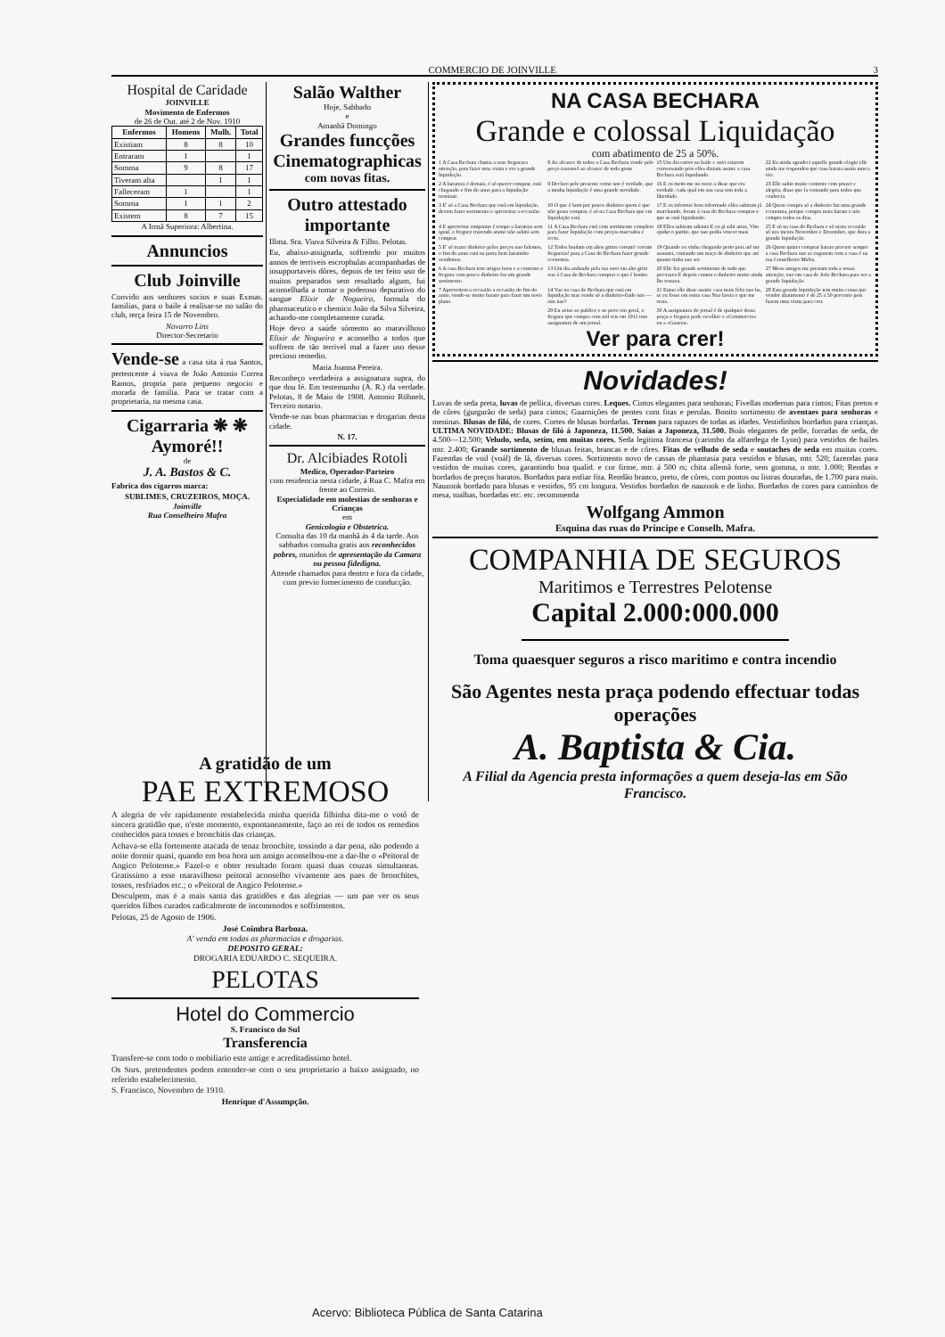COMMERCIO DE JOINVILLE 3
Hospital de Caridade
JOINVILLE
Movimento de Enfermos
de 26 de Out. até 2 de Nov. 1910
| Enfermos | Homens | Mulh. | Total |
| --- | --- | --- | --- |
| Existiam | 8 | 8 | 10 |
| Entraram | 1 | | 1 |
| Somma | 9 | 8 | 17 |
| Tiveram alta | | 1 | 1 |
| Falleceram | 1 | | 1 |
| Somma | 1 | 1 | 2 |
| Existem | 8 | 7 | 15 |
A Irmã Superiora: Albertina.
Annuncios
Club Joinville
Convido aos senhores socios e suas Exmas. familias, para o baile á realisar-se no salão do club, terça feira 15 de Novembro.
Navarro Lins
Director-Secretario
Vende-se a casa sita á rua Santos, pertencente á viuva de João Antonio Correa Ramos, propria para pequeno negocio e morada de familia. Para se tratar com a proprietaria, na mesma casa.
Cigarraria ❋ ❋ Aymoré!!
de
J. A. Bastos & C.
Fabrica dos cigarros marca:
SUBLIMES, CRUZEIROS, MOÇA.
Joinville
Rua Conselheiro Mafra
Salão Walther
Hoje, Sabbado
e
Amanhã Domingo
Grandes funcções Cinematographicas
com novas fitas.
Outro attestado importante
Illma. Sra. Viuva Silveira & Filho. Pelotas.
Eu, abaixo-assignada, soffrendo por muitos annos de terriveis escrophulas acompanhadas de insupportaveis dôres, depois de ter feito uso de muitos preparados sem resultado algum, fui aconselhada a tomar o poderoso depurativo do sangue Elixir de Nogueira, formula do pharmaceutico e chemico João da Silva Silveira, achando-me completamente curada.
Hoje devo a saúde sómento ao maravilhoso Elixir de Nogueira e aconselho a todos que soffrem de tão terrivel mal a fazer uso desse precioso remedio.
Maria Joanna Pereira.
Reconheço verdadeira a assignatura supra, do que dou fé. Em testemunho (A. R.) da verdade. Pelotas, 8 de Maio de 1908. Antonio Röhnelt, Terceiro notario.
Vende-se nas boas pharmacias e drogarias desta cidade.
N. 17.
Dr. Alcibiades Rotoli
Medico, Operador-Parteiro
com residencia nesta cidade, á Rua C. Mafra em frente ao Correio.
Especialidade em molestias de senhoras e Crianças
em
Genicologia e Obstetrica.
Consulta das 10 da manhã ás 4 da tarde. Aos sabbados consulta gratis aos reconhecidos pobres, munidos de apresentação da Camara ou pessoa fidedigna.
Attende chamados para dentro e fora da cidade, com previo fornecimento de conducção.
NA CASA BECHARA
Grande e colossal Liquidação
com abatimento de 25 a 50%.
1 A Casa Bechara chama a seus freguezes attenção, para fazer uma visita e ver a grande liquidação.
8 Ao alcance de todos a Casa Bechara vende pelo preço razoavel ao alcance de toda gente
15 Um dia estive no baile e ouvi estarem conversando pois elles diziam assim: a casa Bechara está liquidando.
22 Eu ainda agradeci aquelle grande elogio elle ainda me respondeu que casa barata assim nunca vio.
2 A barateza é demais, é só querer comprar, está chegando o fim do anno para a liquidação terminar.
9 Declaro pelo presente como isto é verdade, que a minha liquidação é uma grande novidade.
16 E eu metti-me no meio a disse que era verdade, cada qual em sua casa tem toda a liberdade.
23 Elle sahio muito contente com prazer e alegria, disse que la contando para todos que conhecia.
3 E' só a Casa Bechara que está em liquidação, devem fazer sortimento e aproveitar a occasião.
10 O que é bom por pouco dinheiro quem é que não gosta comprar, é só na Casa Bechara que em liquidação está.
17 E eu informei bem informado elles sahiram já marchando, foram á casa do Bechara comprar o que se está liquidando.
24 Quem compra só a dinheiro faz uma grande economia, porque compra mais barato e não compra todos os dias.
4 E aproveitar emquanto é tempo a barateza sem igual, o freguez trazendo arame não sahirá sem comprar.
11 A Casa Bechara está com sortimento completo para fazer liquidação com preços marcados e recto.
18 Elles sahiram adiante E eu já sahi atraz, Vim ajudar o patrão, que nao podia vencer mais
25 E só na casa do Bechara e só nesta occasião só nos mezes Novembro e Dezembro, que dura a grande liquidação.
5 E' só trazer dinheiro pelos preços nao falemos, o fim do anno está na porta bem baratinho vendemos.
12 Todos bradam em altos gritos corram! corram freguezia! para a Casa do Bechara fazer grande economia.
19 Quando eu vinha chegando perto pois até me assustei, contando um maço de dinheiro que até quanto tinha nao sei.
26 Quem quizer comprar barato procure sempre a casa Bechara nao se enganem com a casa é na rua Conselheiro Mafra.
6 A casa Bechara tem artigos bons e a contento o freguez com pouco dinheiro faz um grande sortimento.
13 Um dia andando pela rua ouvi em alto grito vao á Casa do Bechara comprar o que é bonito.
20 Elle fez grande sortimento de tudo que precisava E depois contou o dinheiro muito ainda lhe restava.
27 Meus amigos me prestam toda a vossa attenção, vao em casa de João Bechara para ver a grande liquidação.
7 Aproveitem a occasião a occasião do fim do anno, vende-se muito barato para fazer um novo plano.
14 Vao na casa do Bechara que está em liquidação mas vende só a dinheiro-fiado isto — sim nao?
21 Entao elle disse assim: casa mais feliz nao ha, se eu fosse em outra casa Nao havia o que me resta.
28 Esta grande liquidação tem muita cousa que vender abatimento é de 25 a 50 percento pois fazem uma visita para crer.
29 Eu aviso ao publico e ao povo em geral, o freguez que compra com mil reis em 1911 tem assignatura de um jornal.
30 A assignatura do jornal é de qualquer desta praça o freguez pode escolher o «Commercio» ou a «Gazeta».
Ver para crer!
Novidades!
Luvas de seda preta, luvas de pellica, diversas cores. Leques. Cintos elegantes para senhoras; Fivellas modernas para cintos; Fitas pretos e de côres (gurgurão de seda) para cintos; Guarnições de pentes com fitas e perolas. Bonito sortimento de aventaes para senhoras e meninas. Blusas de filó, de cores. Cortes de blusas bordadas. Ternos para rapazes de todas as idades. Vestidinhos bordados para crianças. ULTIMA NOVIDADE: Blusas de filó á Japoneza, 11.500. Saias a Japoneza, 31.500. Boás elegantes de pelle, forradas de seda, de 4.500—12.500; Veludo, seda, setim, em muitas cores. Seda legitima francesa (carimbo da alfandega de Lyon) para vestidos de bailes mtr. 2.400; Grande sortimento de blusas feitas, brancas e de côres. Fitas de velludo de seda e soutaches de seda em muitas cores. Fazendas de voil (voál) de lã, diversas cores. Sortimento novo de cassas de phantasia para vestidos e blusas, mtr. 520; fazendas para vestidos de muitas cores, garantindo boa qualid. e cor firme, mtr. á 500 rs; chita allemã forte, sem gomma, o mtr. 1.000; Rendas e bordados de preços baratos. Bordados para enfiar fita. Rendão branco, preto, de côres, com pontos ou listras douradas, de 1.700 para mais. Nauzook bordado para blusas e vestidos, 95 cm longura. Vestidos bordados de nauzook e de linho. Bordados de cores para caminhos de mesa, toalhas, bordadas etc. etc. recommenda
Wolfgang Ammon
Esquina das ruas do Principe e Conselh. Mafra.
COMPANHIA DE SEGUROS
Maritimos e Terrestres Pelotense
Capital 2.000:000.000
Toma quaesquer seguros a risco maritimo e contra incendio
São Agentes nesta praça podendo effectuar todas operações
A. Baptista & Cia.
A Filial da Agencia presta informações a quem deseja-las em São Francisco.
A gratidão de um
PAE EXTREMOSO
A alegria de vêr rapidamente restabelecida minha querida filhinha dita-me o votô de sincera gratidão que, n'este momento, expontaneamente, faço ao rei de todos os remedios conhecidos para tosses e bronchitis das crianças.
Achava-se ella fortemente atacada de tenaz bronchite, tossindo a dar pena, não podendo a noite dormir quasi, quando em boa hora um amigo aconselhou-me a dar-lhe o «Peitoral de Angico Pelotense.» Fazel-o e obter resultado foram quasi duas couzas simultaneas. Gratissimo a esse maravilhoso peitoral aconselho vivamente aos paes de bronchites, tosses, resfriados etc.; o «Peitoral de Angico Pelotense.»
Desculpem, mas é a mais santa das gratidões e das alegrias — um pae ver os seus queridos filhos curados radicalmente de incommodos e soffrimentos.
Pelotas, 25 de Agosto de 1906.
José Coimbra Barboza.
A' venda em todas as pharmacias e drogarias.
DEPOSITO GERAL:
DROGARIA EDUARDO C. SEQUEIRA.
PELOTAS
Hotel do Commercio
S. Francisco do Sul
Transferencia
Transfere-se com todo o mobiliario este antige e acreditadissimo hotel.
Os Snrs. pretendentes podem entender-se com o seu proprietario a baixo assignado, no referido estabelecimento.
S. Francisco, Novembro de 1910.
Henrique d'Assumpção.
Acervo: Biblioteca Pública de Santa Catarina